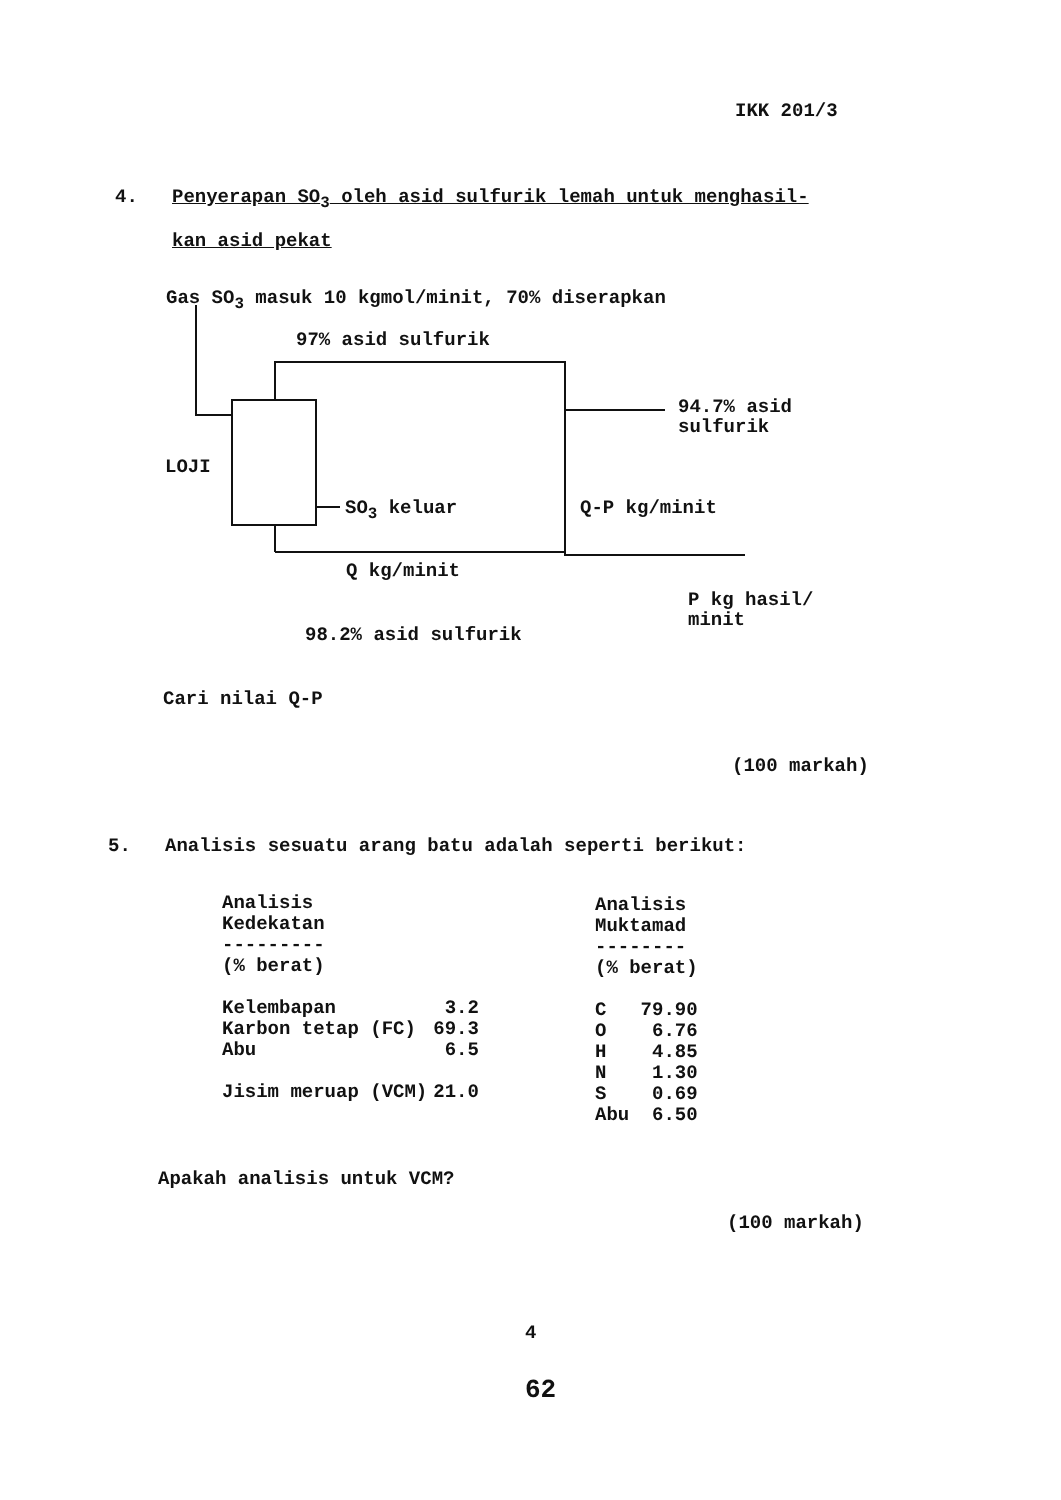IKK 201/3
4. Penyerapan SO<sub>3</sub> oleh asid sulfurik lemah untuk menghasil-
kan asid pekat
Gas SO<sub>3</sub> masuk 10 kgmol/minit, 70% diserapkan
97% asid sulfurik
94.7% asid
sulfurik
LOJI
SO<sub>3</sub> keluar Q-P kg/minit
Q kg/minit
P kg hasil/
minit
98.2% asid sulfurik
Cari nilai Q-P
(100 markah)
5. Analisis sesuatu arang batu adalah seperti berikut:
| Analisis Kedekatan --------- (% berat) | |
| --- | --- |
| Kelembapan | 3.2 |
| Karbon tetap (FC) | 69.3 |
| Abu | 6.5 |
| Jisim meruap (VCM) | 21.0 |
| Analisis Muktamad -------- (% berat) | |
| --- | --- |
| C | 79.90 |
| O | 6.76 |
| H | 4.85 |
| N | 1.30 |
| S | 0.69 |
| Abu | 6.50 |
Apakah analisis untuk VCM?
(100 markah)
4
62